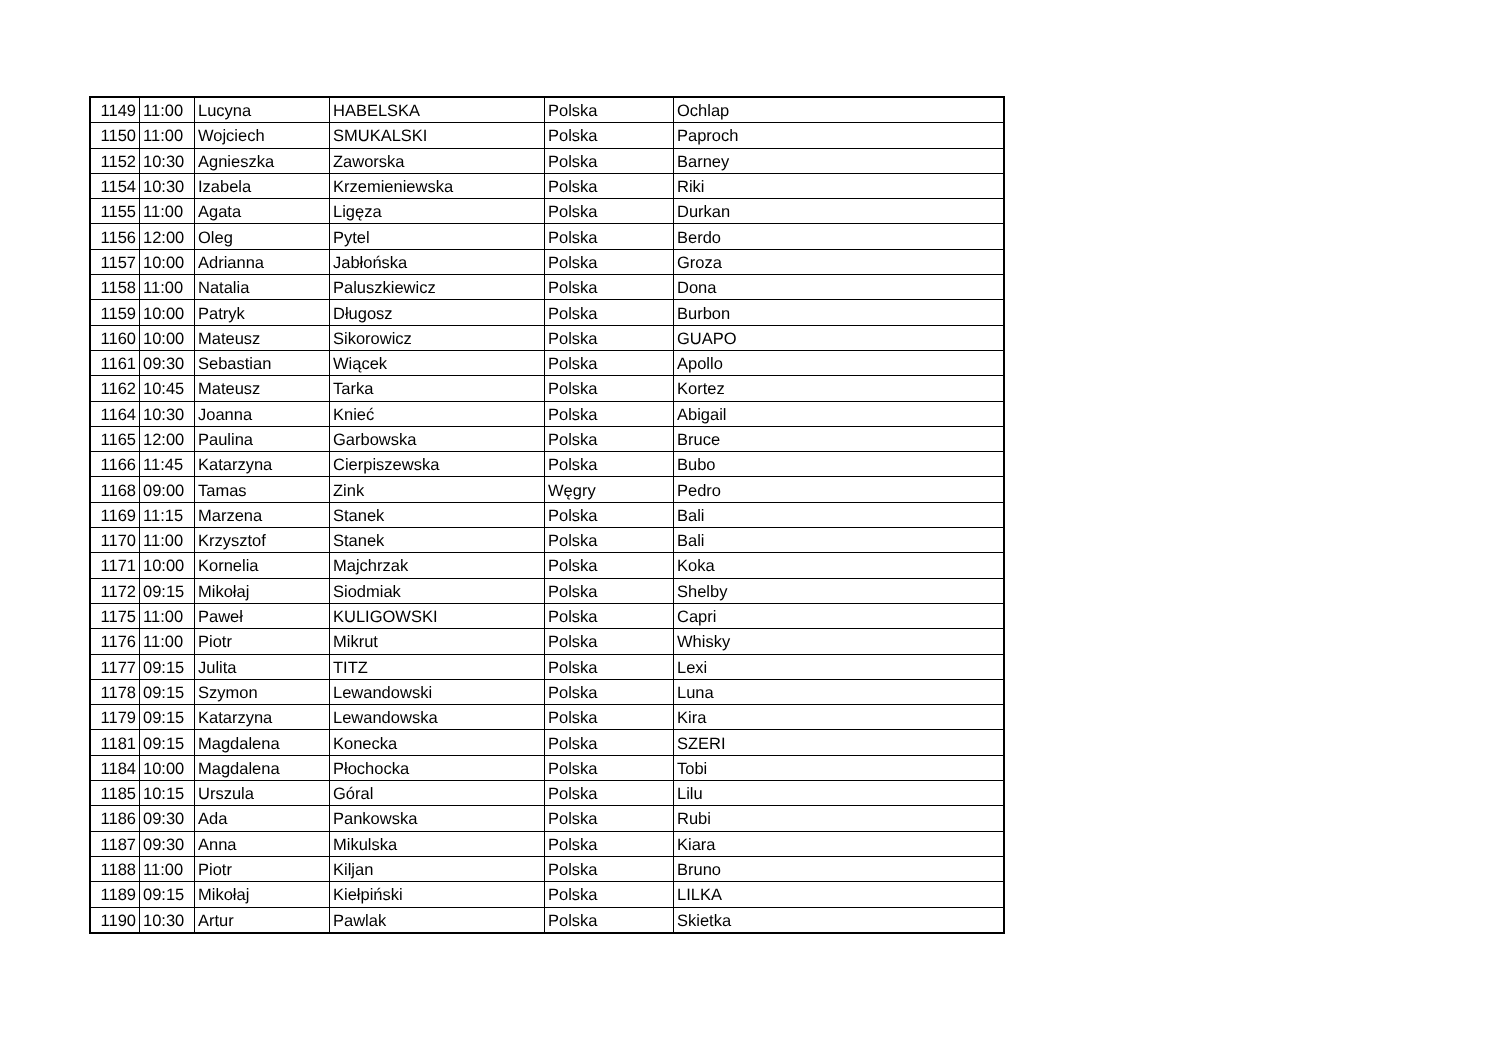| 1149 | 11:00 | Lucyna | HABELSKA | Polska | Ochlap |
| 1150 | 11:00 | Wojciech | SMUKALSKI | Polska | Paproch |
| 1152 | 10:30 | Agnieszka | Zaworska | Polska | Barney |
| 1154 | 10:30 | Izabela | Krzemieniewska | Polska | Riki |
| 1155 | 11:00 | Agata | Ligęza | Polska | Durkan |
| 1156 | 12:00 | Oleg | Pytel | Polska | Berdo |
| 1157 | 10:00 | Adrianna | Jabłońska | Polska | Groza |
| 1158 | 11:00 | Natalia | Paluszkiewicz | Polska | Dona |
| 1159 | 10:00 | Patryk | Długosz | Polska | Burbon |
| 1160 | 10:00 | Mateusz | Sikorowicz | Polska | GUAPO |
| 1161 | 09:30 | Sebastian | Wiącek | Polska | Apollo |
| 1162 | 10:45 | Mateusz | Tarka | Polska | Kortez |
| 1164 | 10:30 | Joanna | Knieć | Polska | Abigail |
| 1165 | 12:00 | Paulina | Garbowska | Polska | Bruce |
| 1166 | 11:45 | Katarzyna | Cierpiszewska | Polska | Bubo |
| 1168 | 09:00 | Tamas | Zink | Węgry | Pedro |
| 1169 | 11:15 | Marzena | Stanek | Polska | Bali |
| 1170 | 11:00 | Krzysztof | Stanek | Polska | Bali |
| 1171 | 10:00 | Kornelia | Majchrzak | Polska | Koka |
| 1172 | 09:15 | Mikołaj | Siodmiak | Polska | Shelby |
| 1175 | 11:00 | Paweł | KULIGOWSKI | Polska | Capri |
| 1176 | 11:00 | Piotr | Mikrut | Polska | Whisky |
| 1177 | 09:15 | Julita | TITZ | Polska | Lexi |
| 1178 | 09:15 | Szymon | Lewandowski | Polska | Luna |
| 1179 | 09:15 | Katarzyna | Lewandowska | Polska | Kira |
| 1181 | 09:15 | Magdalena | Konecka | Polska | SZERI |
| 1184 | 10:00 | Magdalena | Płochocka | Polska | Tobi |
| 1185 | 10:15 | Urszula | Góral | Polska | Lilu |
| 1186 | 09:30 | Ada | Pankowska | Polska | Rubi |
| 1187 | 09:30 | Anna | Mikulska | Polska | Kiara |
| 1188 | 11:00 | Piotr | Kiljan | Polska | Bruno |
| 1189 | 09:15 | Mikołaj | Kiełpiński | Polska | LILKA |
| 1190 | 10:30 | Artur | Pawlak | Polska | Skietka |